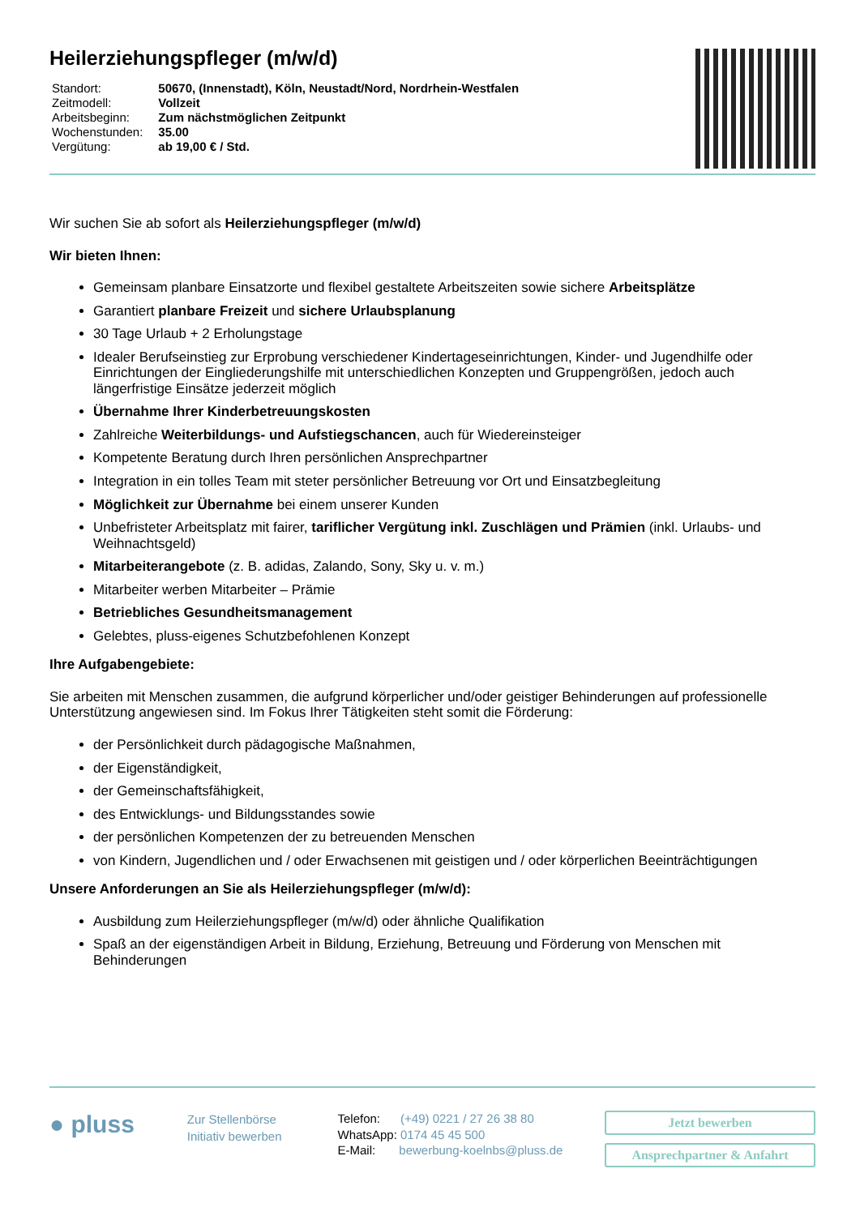Heilerziehungspfleger (m/w/d)
| Standort: | 50670, (Innenstadt), Köln, Neustadt/Nord, Nordrhein-Westfalen |
| Zeitmodell: | Vollzeit |
| Arbeitsbeginn: | Zum nächstmöglichen Zeitpunkt |
| Wochenstunden: | 35.00 |
| Vergütung: | ab 19,00 € / Std. |
Wir suchen Sie ab sofort als Heilerziehungspfleger (m/w/d)
Wir bieten Ihnen:
Gemeinsam planbare Einsatzorte und flexibel gestaltete Arbeitszeiten sowie sichere Arbeitsplätze
Garantiert planbare Freizeit und sichere Urlaubsplanung
30 Tage Urlaub + 2 Erholungstage
Idealer Berufseinstieg zur Erprobung verschiedener Kindertageseinrichtungen, Kinder- und Jugendhilfe oder Einrichtungen der Eingliederungshilfe mit unterschiedlichen Konzepten und Gruppengrößen, jedoch auch längerfristige Einsätze jederzeit möglich
Übernahme Ihrer Kinderbetreuungskosten
Zahlreiche Weiterbildungs- und Aufstiegschancen, auch für Wiedereinsteiger
Kompetente Beratung durch Ihren persönlichen Ansprechpartner
Integration in ein tolles Team mit steter persönlicher Betreuung vor Ort und Einsatzbegleitung
Möglichkeit zur Übernahme bei einem unserer Kunden
Unbefristeter Arbeitsplatz mit fairer, tariflicher Vergütung inkl. Zuschlägen und Prämien (inkl. Urlaubs- und Weihnachtsgeld)
Mitarbeiterangebote (z. B. adidas, Zalando, Sony, Sky u. v. m.)
Mitarbeiter werben Mitarbeiter – Prämie
Betriebliches Gesundheitsmanagement
Gelebtes, pluss-eigenes Schutzbefohlenen Konzept
Ihre Aufgabengebiete:
Sie arbeiten mit Menschen zusammen, die aufgrund körperlicher und/oder geistiger Behinderungen auf professionelle Unterstützung angewiesen sind. Im Fokus Ihrer Tätigkeiten steht somit die Förderung:
der Persönlichkeit durch pädagogische Maßnahmen,
der Eigenständigkeit,
der Gemeinschaftsfähigkeit,
des Entwicklungs- und Bildungsstandes sowie
der persönlichen Kompetenzen der zu betreuenden Menschen
von Kindern, Jugendlichen und / oder Erwachsenen mit geistigen und / oder körperlichen Beeinträchtigungen
Unsere Anforderungen an Sie als Heilerziehungspfleger (m/w/d):
Ausbildung zum Heilerziehungspfleger (m/w/d) oder ähnliche Qualifikation
Spaß an der eigenständigen Arbeit in Bildung, Erziehung, Betreuung und Förderung von Menschen mit Behinderungen
● pluss
Zur Stellenbörse
Initiativ bewerben
Telefon: (+49) 0221 / 27 26 38 80
WhatsApp: 0174 45 45 500
E-Mail: bewerbung-koelnbs@pluss.de
Jetzt bewerben
Ansprechpartner & Anfahrt